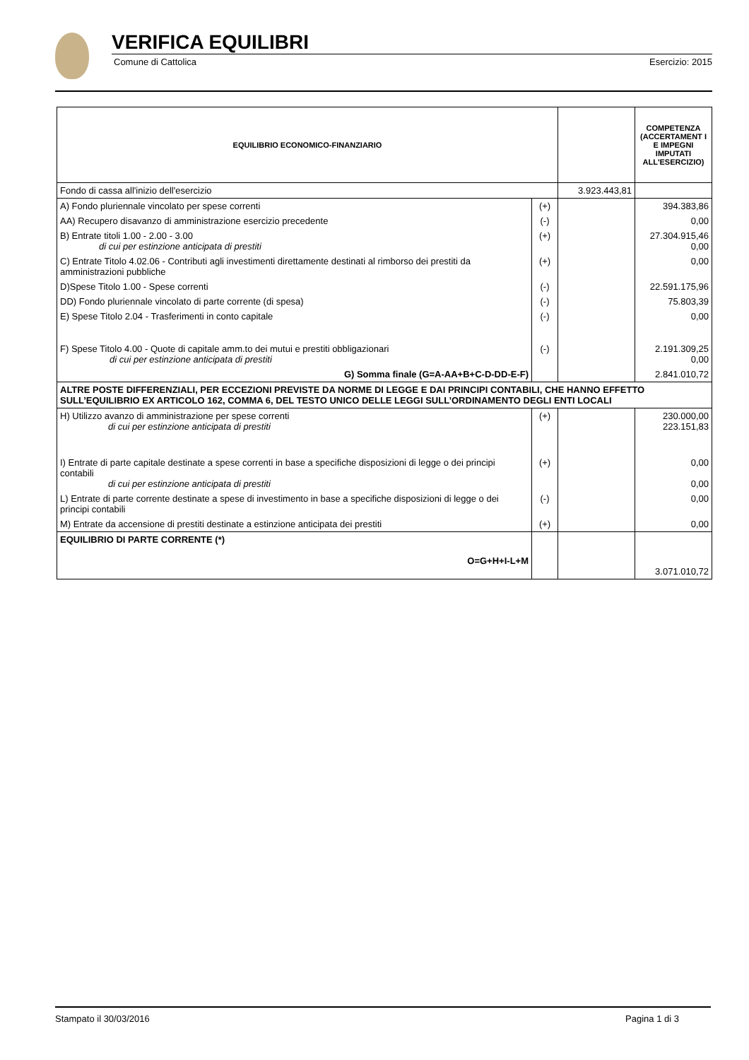VERIFICA EQUILIBRI
Comune di Cattolica Esercizio: 2015
| EQUILIBRIO ECONOMICO-FINANZIARIO | | | COMPETENZA (ACCERTAMENT I E IMPEGNI IMPUTATI ALL'ESERCIZIO) |
| --- | --- | --- | --- |
| Fondo di cassa all'inizio dell'esercizio | | 3.923.443,81 | |
| A) Fondo pluriennale vincolato per spese correnti | (+) | | 394.383,86 |
| AA) Recupero disavanzo di amministrazione esercizio precedente | (-) | | 0,00 |
| B) Entrate titoli 1.00 - 2.00 - 3.00 di cui per estinzione anticipata di prestiti | (+) | | 27.304.915,46 0,00 |
| C) Entrate Titolo 4.02.06 - Contributi agli investimenti direttamente destinati al rimborso dei prestiti da amministrazioni pubbliche | (+) | | 0,00 |
| D)Spese Titolo 1.00 - Spese correnti | (-) | | 22.591.175,96 |
| DD) Fondo pluriennale vincolato di parte corrente (di spesa) | (-) | | 75.803,39 |
| E) Spese Titolo 2.04 - Trasferimenti in conto capitale | (-) | | 0,00 |
| F) Spese Titolo 4.00 - Quote di capitale amm.to dei mutui e prestiti obbligazionari di cui per estinzione anticipata di prestiti | (-) | | 2.191.309,25 0,00 |
| G) Somma finale (G=A-AA+B+C-D-DD-E-F) | | | 2.841.010,72 |
| ALTRE POSTE DIFFERENZIALI, PER ECCEZIONI PREVISTE DA NORME DI LEGGE E DAI PRINCIPI CONTABILI, CHE HANNO EFFETTO SULL’EQUILIBRIO EX ARTICOLO 162, COMMA 6, DEL TESTO UNICO DELLE LEGGI SULL’ORDINAMENTO DEGLI ENTI LOCALI | | | |
| H) Utilizzo avanzo di amministrazione per spese correnti di cui per estinzione anticipata di prestiti | (+) | | 230.000,00 223.151,83 |
| I) Entrate di parte capitale destinate a spese correnti in base a specifiche disposizioni di legge o dei principi contabili di cui per estinzione anticipata di prestiti | (+) | | 0,00 0,00 |
| L) Entrate di parte corrente destinate a spese di investimento in base a specifiche disposizioni di legge o dei principi contabili | (-) | | 0,00 |
| M) Entrate da accensione di prestiti destinate a estinzione anticipata dei prestiti | (+) | | 0,00 |
| EQUILIBRIO DI PARTE CORRENTE (*) O=G+H+I-L+M | | | 3.071.010,72 |
Stampato il 30/03/2016 Pagina 1 di 3